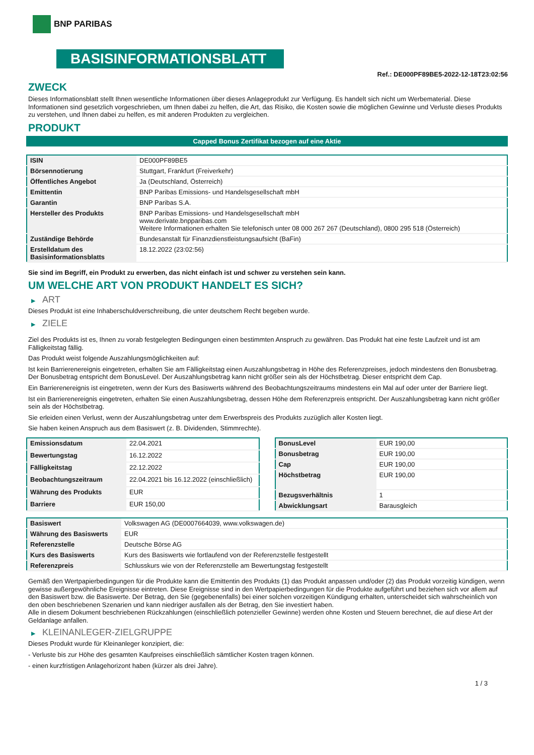BNP PARIBAS
BASISINFORMATIONSBLATT
Ref.: DE000PF89BE5-2022-12-18T23:02:56
ZWECK
Dieses Informationsblatt stellt Ihnen wesentliche Informationen über dieses Anlageprodukt zur Verfügung. Es handelt sich nicht um Werbematerial. Diese Informationen sind gesetzlich vorgeschrieben, um Ihnen dabei zu helfen, die Art, das Risiko, die Kosten sowie die möglichen Gewinne und Verluste dieses Produkts zu verstehen, und Ihnen dabei zu helfen, es mit anderen Produkten zu vergleichen.
PRODUKT
Capped Bonus Zertifikat bezogen auf eine Aktie
| ISIN | DE000PF89BE5 |
| Börsennotierung | Stuttgart, Frankfurt (Freiverkehr) |
| Öffentliches Angebot | Ja (Deutschland, Österreich) |
| Emittentin | BNP Paribas Emissions- und Handelsgesellschaft mbH |
| Garantin | BNP Paribas S.A. |
| Hersteller des Produkts | BNP Paribas Emissions- und Handelsgesellschaft mbH www.derivate.bnpparibas.com Weitere Informationen erhalten Sie telefonisch unter 08 000 267 267 (Deutschland), 0800 295 518 (Österreich) |
| Zuständige Behörde | Bundesanstalt für Finanzdienstleistungsaufsicht (BaFin) |
| Erstelldatum des Basisinformationsblatts | 18.12.2022 (23:02:56) |
Sie sind im Begriff, ein Produkt zu erwerben, das nicht einfach ist und schwer zu verstehen sein kann.
UM WELCHE ART VON PRODUKT HANDELT ES SICH?
▶ ART
Dieses Produkt ist eine Inhaberschuldverschreibung, die unter deutschem Recht begeben wurde.
▶ ZIELE
Ziel des Produkts ist es, Ihnen zu vorab festgelegten Bedingungen einen bestimmten Anspruch zu gewähren. Das Produkt hat eine feste Laufzeit und ist am Fälligkeitstag fällig.
Das Produkt weist folgende Auszahlungsmöglichkeiten auf:
Ist kein Barrierenereignis eingetreten, erhalten Sie am Fälligkeitstag einen Auszahlungsbetrag in Höhe des Referenzpreises, jedoch mindestens den Bonusbetrag. Der Bonusbetrag entspricht dem BonusLevel. Der Auszahlungsbetrag kann nicht größer sein als der Höchstbetrag. Dieser entspricht dem Cap.
Ein Barrierenereignis ist eingetreten, wenn der Kurs des Basiswerts während des Beobachtungszeitraums mindestens ein Mal auf oder unter der Barriere liegt.
Ist ein Barrierenereignis eingetreten, erhalten Sie einen Auszahlungsbetrag, dessen Höhe dem Referenzpreis entspricht. Der Auszahlungsbetrag kann nicht größer sein als der Höchstbetrag.
Sie erleiden einen Verlust, wenn der Auszahlungsbetrag unter dem Erwerbspreis des Produkts zuzüglich aller Kosten liegt.
Sie haben keinen Anspruch aus dem Basiswert (z. B. Dividenden, Stimmrechte).
| Emissionsdatum | 22.04.2021 |
| Bewertungstag | 16.12.2022 |
| Fälligkeitstag | 22.12.2022 |
| Beobachtungszeitraum | 22.04.2021 bis 16.12.2022 (einschließlich) |
| Währung des Produkts | EUR |
| Barriere | EUR 150,00 |
| BonusLevel | EUR 190,00 |
| Bonusbetrag | EUR 190,00 |
| Cap | EUR 190,00 |
| Höchstbetrag | EUR 190,00 |
| Bezugsverhältnis | 1 |
| Abwicklungsart | Barausgleich |
| Basiswert | Volkswagen AG (DE0007664039, www.volkswagen.de) |
| Währung des Basiswerts | EUR |
| Referenzstelle | Deutsche Börse AG |
| Kurs des Basiswerts | Kurs des Basiswerts wie fortlaufend von der Referenzstelle festgestellt |
| Referenzpreis | Schlusskurs wie von der Referenzstelle am Bewertungstag festgestellt |
Gemäß den Wertpapierbedingungen für die Produkte kann die Emittentin des Produkts (1) das Produkt anpassen und/oder (2) das Produkt vorzeitig kündigen, wenn gewisse außergewöhnliche Ereignisse eintreten. Diese Ereignisse sind in den Wertpapierbedingungen für die Produkte aufgeführt und beziehen sich vor allem auf den Basiswert bzw. die Basiswerte. Der Betrag, den Sie (gegebenenfalls) bei einer solchen vorzeitigen Kündigung erhalten, unterscheidet sich wahrscheinlich von den oben beschriebenen Szenarien und kann niedriger ausfallen als der Betrag, den Sie investiert haben.
Alle in diesem Dokument beschriebenen Rückzahlungen (einschließlich potenzieller Gewinne) werden ohne Kosten und Steuern berechnet, die auf diese Art der Geldanlage anfallen.
▶ KLEINANLEGER-ZIELGRUPPE
Dieses Produkt wurde für Kleinanleger konzipiert, die:
- Verluste bis zur Höhe des gesamten Kaufpreises einschließlich sämtlicher Kosten tragen können.
- einen kurzfristigen Anlagehorizont haben (kürzer als drei Jahre).
1 / 3